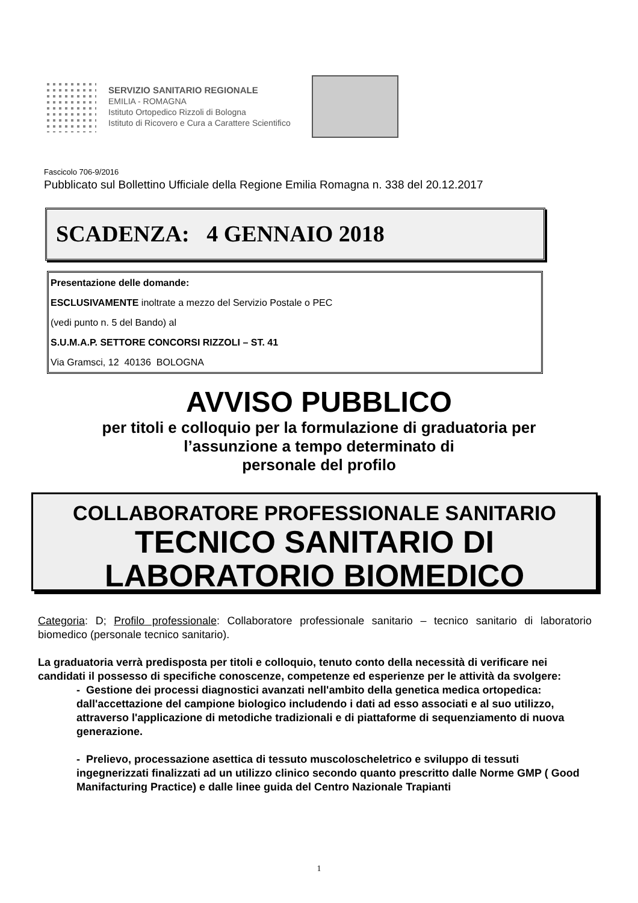SERVIZIO SANITARIO REGIONALE
EMILIA - ROMAGNA
Istituto Ortopedico Rizzoli di Bologna
Istituto di Ricovero e Cura a Carattere Scientifico
Fascicolo 706-9/2016
Pubblicato sul Bollettino Ufficiale della Regione Emilia Romagna n. 338 del 20.12.2017
SCADENZA: 4 GENNAIO 2018
Presentazione delle domande:
ESCLUSIVAMENTE inoltrate a mezzo del Servizio Postale o PEC
(vedi punto n. 5 del Bando) al
S.U.M.A.P. SETTORE CONCORSI RIZZOLI – ST. 41
Via Gramsci, 12 40136 BOLOGNA
AVVISO PUBBLICO
per titoli e colloquio per la formulazione di graduatoria per
l’assunzione a tempo determinato di
personale del profilo
COLLABORATORE PROFESSIONALE SANITARIO
TECNICO SANITARIO DI
LABORATORIO BIOMEDICO
Categoria: D; Profilo professionale: Collaboratore professionale sanitario – tecnico sanitario di laboratorio biomedico (personale tecnico sanitario).
La graduatoria verrà predisposta per titoli e colloquio, tenuto conto della necessità di verificare nei candidati il possesso di specifiche conoscenze, competenze ed esperienze per le attività da svolgere:
- Gestione dei processi diagnostici avanzati nell'ambito della genetica medica ortopedica: dall'accettazione del campione biologico includendo i dati ad esso associati e al suo utilizzo, attraverso l'applicazione di metodiche tradizionali e di piattaforme di sequenziamento di nuova generazione.
- Prelievo, processazione asettica di tessuto muscoloscheletrico e sviluppo di tessuti ingegnerizzati finalizzati ad un utilizzo clinico secondo quanto prescritto dalle Norme GMP ( Good Manifacturing Practice) e dalle linee guida del Centro Nazionale Trapianti
1